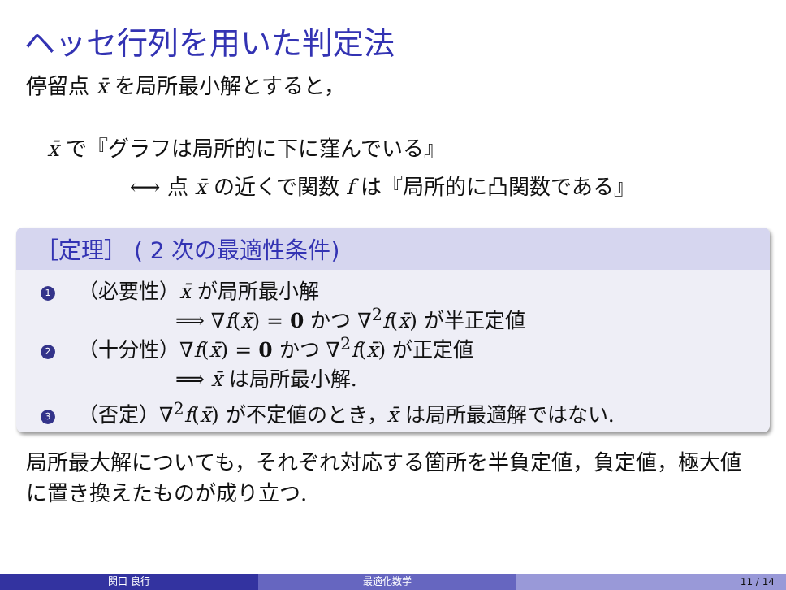ヘッセ行列を用いた判定法
停留点 x̄ を局所最小解とすると，
x̄ で『グラフは局所的に下に窪んでいる』
⟷ 点 x̄ の近くで関数 f は『局所的に凸関数である』
［定理］ ( 2 次の最適性条件)
1 （必要性）x̄ が局所最小解
⟹ ∇f(x̄) = 0 かつ ∇<sup>2</sup>f(x̄) が半正定値
2 （十分性）∇f(x̄) = 0 かつ ∇<sup>2</sup>f(x̄) が正定値
⟹ x̄ は局所最小解.
3 （否定）∇<sup>2</sup>f(x̄) が不定値のとき，x̄ は局所最適解ではない.
局所最大解についても，それぞれ対応する箇所を半負定値，負定値，極大値に置き換えたものが成り立つ.
関口 良行 最適化数学 11 / 14